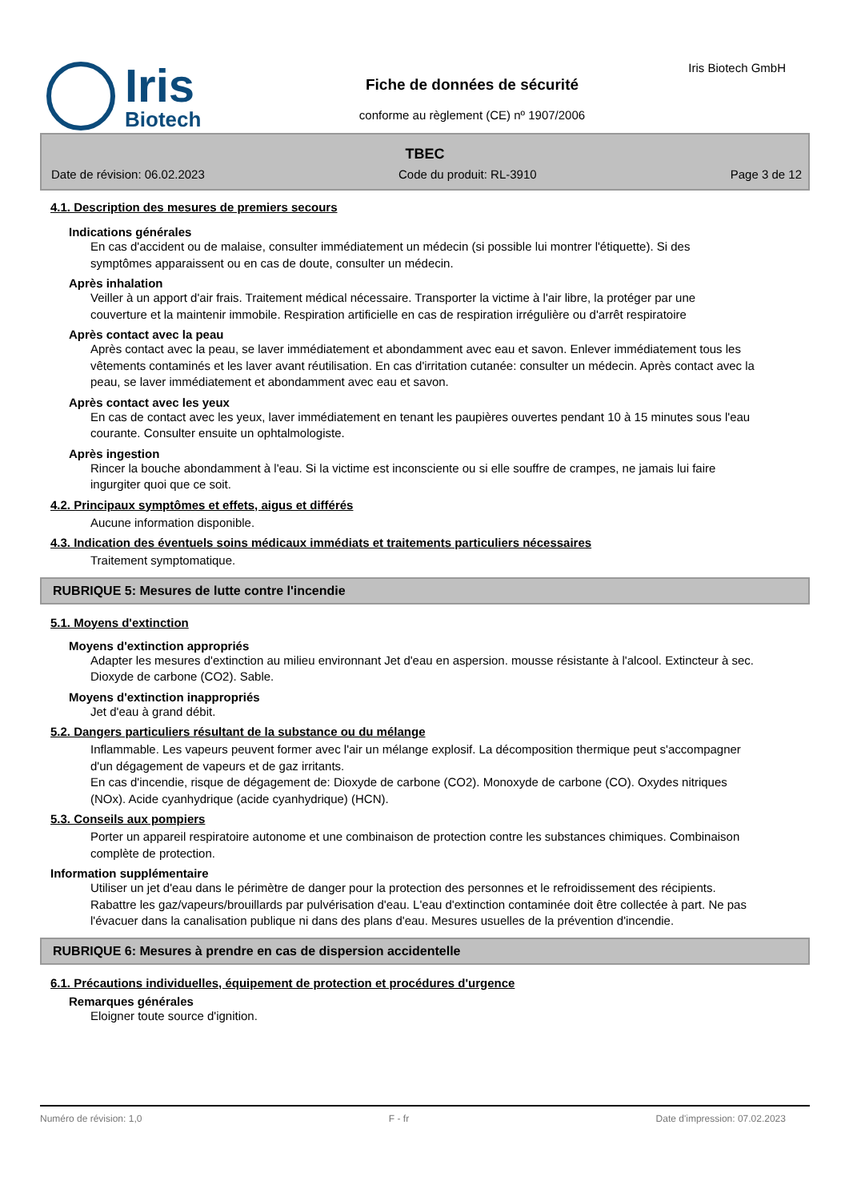Iris
Biotech
Fiche de données de sécurité
conforme au règlement (CE) nº 1907/2006
Iris Biotech GmbH
TBEC
Date de révision: 06.02.2023 Code du produit: RL-3910 Page 3 de 12
4.1. Description des mesures de premiers secours
Indications générales
En cas d'accident ou de malaise, consulter immédiatement un médecin (si possible lui montrer l'étiquette). Si des symptômes apparaissent ou en cas de doute, consulter un médecin.
Après inhalation
Veiller à un apport d'air frais. Traitement médical nécessaire. Transporter la victime à l'air libre, la protéger par une couverture et la maintenir immobile. Respiration artificielle en cas de respiration irrégulière ou d'arrêt respiratoire
Après contact avec la peau
Après contact avec la peau, se laver immédiatement et abondamment avec eau et savon. Enlever immédiatement tous les vêtements contaminés et les laver avant réutilisation. En cas d'irritation cutanée: consulter un médecin. Après contact avec la peau, se laver immédiatement et abondamment avec eau et savon.
Après contact avec les yeux
En cas de contact avec les yeux, laver immédiatement en tenant les paupières ouvertes pendant 10 à 15 minutes sous l'eau courante. Consulter ensuite un ophtalmologiste.
Après ingestion
Rincer la bouche abondamment à l'eau. Si la victime est inconsciente ou si elle souffre de crampes, ne jamais lui faire ingurgiter quoi que ce soit.
4.2. Principaux symptômes et effets, aigus et différés
Aucune information disponible.
4.3. Indication des éventuels soins médicaux immédiats et traitements particuliers nécessaires
Traitement symptomatique.
RUBRIQUE 5: Mesures de lutte contre l'incendie
5.1. Moyens d'extinction
Moyens d'extinction appropriés
Adapter les mesures d'extinction au milieu environnant Jet d'eau en aspersion. mousse résistante à l'alcool. Extincteur à sec. Dioxyde de carbone (CO2). Sable.
Moyens d'extinction inappropriés
Jet d'eau à grand débit.
5.2. Dangers particuliers résultant de la substance ou du mélange
Inflammable. Les vapeurs peuvent former avec l'air un mélange explosif. La décomposition thermique peut s'accompagner d'un dégagement de vapeurs et de gaz irritants.
En cas d'incendie, risque de dégagement de: Dioxyde de carbone (CO2). Monoxyde de carbone (CO). Oxydes nitriques (NOx). Acide cyanhydrique (acide cyanhydrique) (HCN).
5.3. Conseils aux pompiers
Porter un appareil respiratoire autonome et une combinaison de protection contre les substances chimiques. Combinaison complète de protection.
Information supplémentaire
Utiliser un jet d'eau dans le périmètre de danger pour la protection des personnes et le refroidissement des récipients. Rabattre les gaz/vapeurs/brouillards par pulvérisation d'eau. L'eau d'extinction contaminée doit être collectée à part. Ne pas l'évacuer dans la canalisation publique ni dans des plans d'eau. Mesures usuelles de la prévention d'incendie.
RUBRIQUE 6: Mesures à prendre en cas de dispersion accidentelle
6.1. Précautions individuelles, équipement de protection et procédures d'urgence
Remarques générales
Eloigner toute source d'ignition.
Numéro de révision: 1,0 F - fr Date d'impression: 07.02.2023